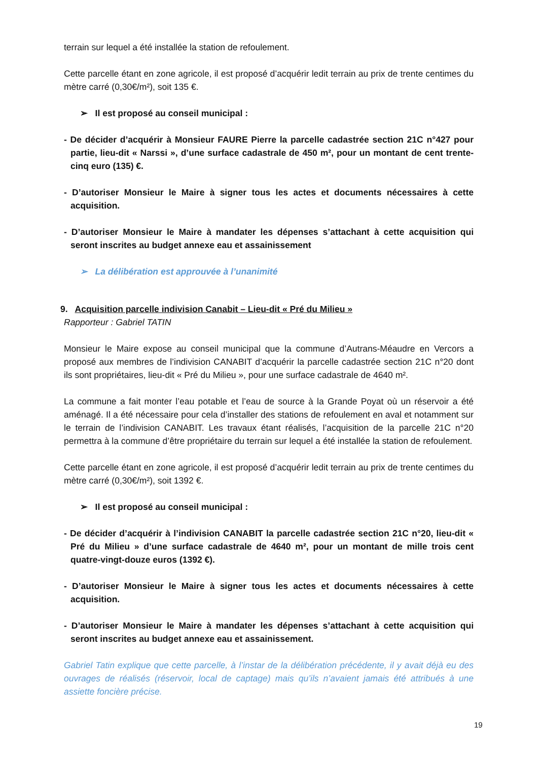terrain sur lequel a été installée la station de refoulement.
Cette parcelle étant en zone agricole, il est proposé d’acquérir ledit terrain au prix de trente centimes du mètre carré (0,30€/m²), soit 135 €.
➢ Il est proposé au conseil municipal :
- De décider d’acquérir à Monsieur FAURE Pierre la parcelle cadastrée section 21C n°427 pour partie, lieu-dit « Narssi », d’une surface cadastrale de 450 m², pour un montant de cent trente-cinq euro (135) €.
- D’autoriser Monsieur le Maire à signer tous les actes et documents nécessaires à cette acquisition.
- D’autoriser Monsieur le Maire à mandater les dépenses s’attachant à cette acquisition qui seront inscrites au budget annexe eau et assainissement
➢ La délibération est approuvée à l’unanimité
9. Acquisition parcelle indivision Canabit – Lieu-dit « Pré du Milieu »
Rapporteur : Gabriel TATIN
Monsieur le Maire expose au conseil municipal que la commune d’Autrans-Méaudre en Vercors a proposé aux membres de l’indivision CANABIT d’acquérir la parcelle cadastrée section 21C n°20 dont ils sont propriétaires, lieu-dit « Pré du Milieu », pour une surface cadastrale de 4640 m².
La commune a fait monter l’eau potable et l’eau de source à la Grande Poyat où un réservoir a été aménagé. Il a été nécessaire pour cela d’installer des stations de refoulement en aval et notamment sur le terrain de l’indivision CANABIT. Les travaux étant réalisés, l’acquisition de la parcelle 21C n°20 permettra à la commune d’être propriétaire du terrain sur lequel a été installée la station de refoulement.
Cette parcelle étant en zone agricole, il est proposé d’acquérir ledit terrain au prix de trente centimes du mètre carré (0,30€/m²), soit 1392 €.
➢ Il est proposé au conseil municipal :
- De décider d’acquérir à l’indivision CANABIT la parcelle cadastrée section 21C n°20, lieu-dit « Pré du Milieu » d’une surface cadastrale de 4640 m², pour un montant de mille trois cent quatre-vingt-douze euros (1392 €).
- D’autoriser Monsieur le Maire à signer tous les actes et documents nécessaires à cette acquisition.
- D’autoriser Monsieur le Maire à mandater les dépenses s’attachant à cette acquisition qui seront inscrites au budget annexe eau et assainissement.
Gabriel Tatin explique que cette parcelle, à l’instar de la délibération précédente, il y avait déjà eu des ouvrages de réalisés (réservoir, local de captage) mais qu’ils n’avaient jamais été attribués à une assiette foncière précise.
19